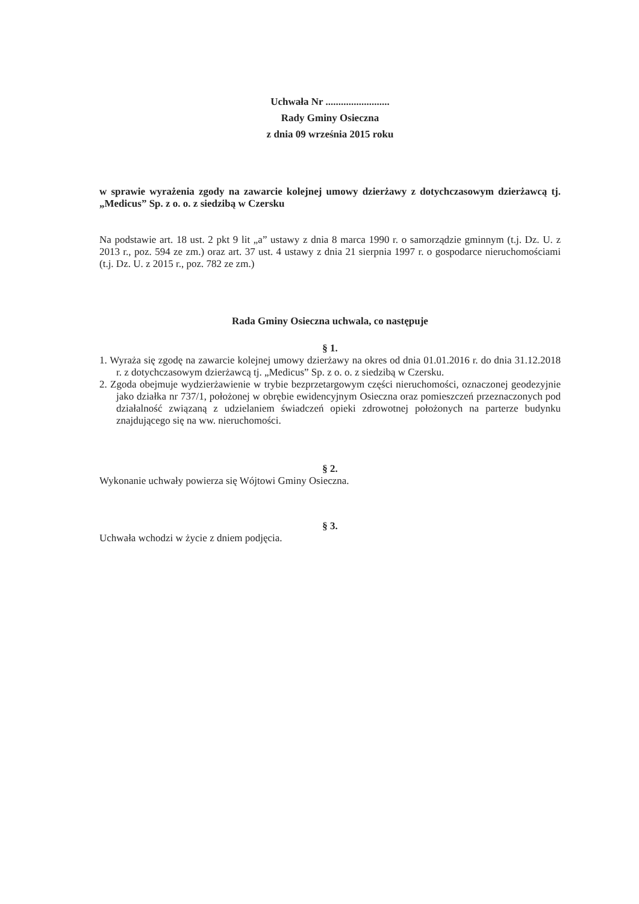Uchwała Nr .........................
Rady Gminy Osieczna
z dnia 09 września 2015 roku
w sprawie wyrażenia zgody na zawarcie kolejnej umowy dzierżawy z dotychczasowym dzierżawcą tj. „Medicus” Sp. z o. o. z siedzibą w Czersku
Na podstawie art. 18 ust. 2 pkt 9 lit „a” ustawy z dnia 8 marca 1990 r. o samorządzie gminnym (t.j. Dz. U. z 2013 r., poz. 594 ze zm.) oraz art. 37 ust. 4 ustawy z dnia 21 sierpnia 1997 r. o gospodarce nieruchomościami (t.j. Dz. U. z 2015 r., poz. 782 ze zm.)
Rada Gminy Osieczna uchwala, co następuje
§ 1.
1. Wyraża się zgodę na zawarcie kolejnej umowy dzierżawy na okres od dnia 01.01.2016 r. do dnia 31.12.2018 r. z dotychczasowym dzierżawcą tj. „Medicus” Sp. z o. o. z siedzibą w Czersku.
2. Zgoda obejmuje wydzierżawienie w trybie bezprzetargowym części nieruchomości, oznaczonej geodezyjnie jako działka nr 737/1, położonej w obrębie ewidencyjnym Osieczna oraz pomieszczeń przeznaczonych pod działalność związaną z udzielaniem świadczeń opieki zdrowotnej położonych na parterze budynku znajdującego się na ww. nieruchomości.
§ 2.
Wykonanie uchwały powierza się Wójtowi Gminy Osieczna.
§ 3.
Uchwała wchodzi w życie z dniem podjęcia.